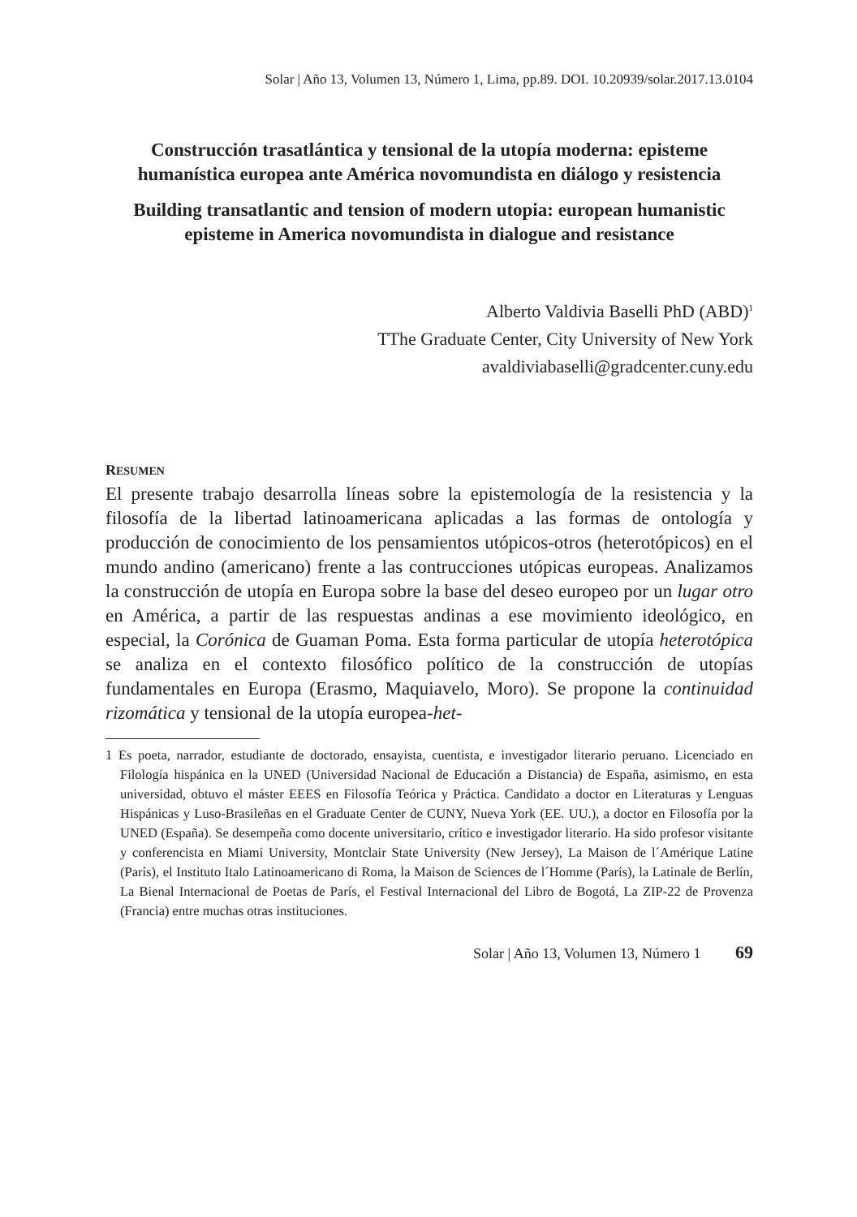Solar | Año 13, Volumen 13, Número 1, Lima, pp.89. DOI. 10.20939/solar.2017.13.0104
Construcción trasatlántica y tensional de la utopía moderna: episteme humanística europea ante América novomundista en diálogo y resistencia
Building transatlantic and tension of modern utopia: european humanistic episteme in America novomundista in dialogue and resistance
Alberto Valdivia Baselli PhD (ABD)<sup>1</sup>
TThe Graduate Center, City University of New York
avaldiviabaselli@gradcenter.cuny.edu
RESUMEN
El presente trabajo desarrolla líneas sobre la epistemología de la resistencia y la filosofía de la libertad latinoamericana aplicadas a las formas de ontología y producción de conocimiento de los pensamientos utópicos-otros (heterotópicos) en el mundo andino (americano) frente a las contrucciones utópicas europeas. Analizamos la construcción de utopía en Europa sobre la base del deseo europeo por un lugar otro en América, a partir de las respuestas andinas a ese movimiento ideológico, en especial, la Corónica de Guaman Poma. Esta forma particular de utopía heterotópica se analiza en el contexto filosófico político de la construcción de utopías fundamentales en Europa (Erasmo, Maquiavelo, Moro). Se propone la continuidad rizomática y tensional de la utopía europea-het-
1 Es poeta, narrador, estudiante de doctorado, ensayista, cuentista, e investigador literario peruano. Licenciado en Filología hispánica en la UNED (Universidad Nacional de Educación a Distancia) de España, asimismo, en esta universidad, obtuvo el máster EEES en Filosofía Teórica y Práctica. Candidato a doctor en Literaturas y Lenguas Hispánicas y Luso-Brasileñas en el Graduate Center de CUNY, Nueva York (EE. UU.), a doctor en Filosofía por la UNED (España). Se desempeña como docente universitario, crítico e investigador literario. Ha sido profesor visitante y conferencista en Miami University, Montclair State University (New Jersey), La Maison de l´Amérique Latine (París), el Instituto Italo Latinoamericano di Roma, la Maison de Sciences de l´Homme (París), la Latinale de Berlín, La Bienal Internacional de Poetas de París, el Festival Internacional del Libro de Bogotá, La ZIP-22 de Provenza (Francia) entre muchas otras instituciones.
Solar | Año 13, Volumen 13, Número 1 69